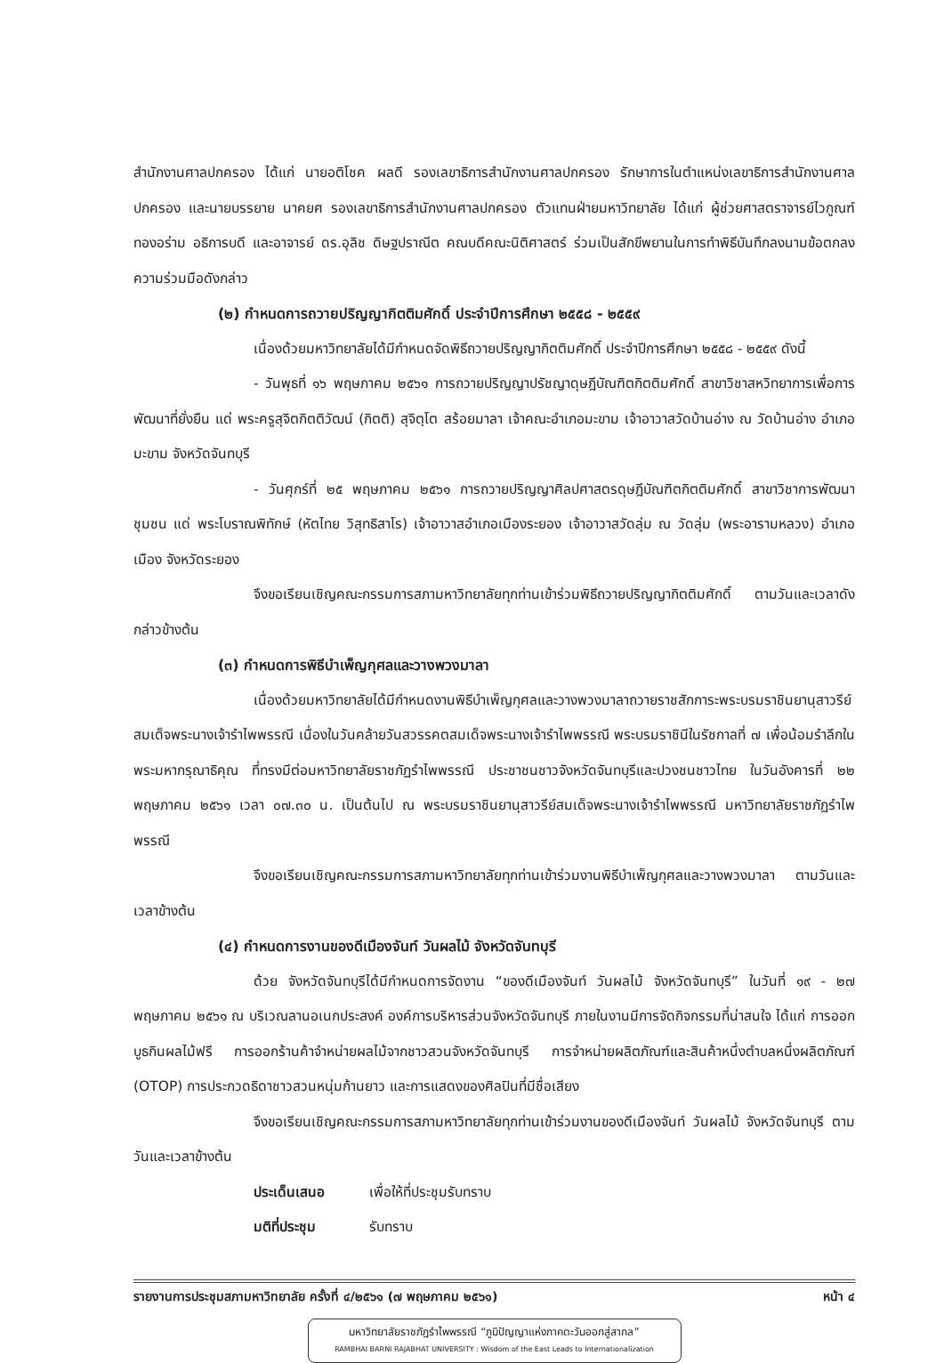สำนักงานศาลปกครอง ได้แก่ นายอติโชค ผลดี รองเลขาธิการสำนักงานศาลปกครอง รักษาการในตำแหน่งเลขาธิการสำนักงานศาลปกครอง และนายบรรยาย นาคยศ รองเลขาธิการสำนักงานศาลปกครอง ตัวแทนฝ่ายมหาวิทยาลัย ได้แก่ ผู้ช่วยศาสตราจารย์ไวกูณฑ์ ทองอร่าม อธิการบดี และอาจารย์ ดร.อุลิช ดิษฐปราณีต คณบดีคณะนิติศาสตร์ ร่วมเป็นสักขีพยานในการทำพิธีบันทึกลงนามข้อตกลงความร่วมมือดังกล่าว
(๒) กำหนดการถวายปริญญากิตติมศักดิ์ ประจำปีการศึกษา ๒๕๕๘ - ๒๕๕๙
เนื่องด้วยมหาวิทยาลัยได้มีกำหนดจัดพิธีถวายปริญญากิตติมศักดิ์ ประจำปีการศึกษา ๒๕๕๘ - ๒๕๕๙ ดังนี้
- วันพุธที่ ๑๖ พฤษภาคม ๒๕๖๑ การถวายปริญญาปรัชญาดุษฎีบัณฑิตกิตติมศักดิ์ สาขาวิชาสหวิทยาการเพื่อการพัฒนาที่ยั่งยืน แด่ พระครูสุจิตกิตติวัฒน์ (กิตติ) สุจิตฺโต สร้อยมาลา เจ้าคณะอำเภอมะขาม เจ้าอาวาสวัดบ้านอ่าง ณ วัดบ้านอ่าง อำเภอมะขาม จังหวัดจันทบุรี
- วันศุกร์ที่ ๒๕ พฤษภาคม ๒๕๖๑ การถวายปริญญาศิลปศาสตรดุษฎีบัณฑิตกิตติมศักดิ์ สาขาวิชาการพัฒนาชุมชน แด่ พระโบราณพิทักษ์ (หัตไทย วิสุทธิสาโร) เจ้าอาวาสอำเภอเมืองระยอง เจ้าอาวาสวัดลุ่ม ณ วัดลุ่ม (พระอารามหลวง) อำเภอเมือง จังหวัดระยอง
จึงขอเรียนเชิญคณะกรรมการสภามหาวิทยาลัยทุกท่านเข้าร่วมพิธีถวายปริญญากิตติมศักดิ์ ตามวันและเวลาดังกล่าวข้างต้น
(๓) กำหนดการพิธีบำเพ็ญกุศลและวางพวงมาลา
เนื่องด้วยมหาวิทยาลัยได้มีกำหนดงานพิธีบำเพ็ญกุศลและวางพวงมาลาถวายราชสักการะพระบรมราชินยานุสาวรีย์สมเด็จพระนางเจ้ารำไพพรรณี เนื่องในวันคล้ายวันสวรรคตสมเด็จพระนางเจ้ารำไพพรรณี พระบรมราชินีในรัชกาลที่ ๗ เพื่อน้อมรำลึกในพระมหากรุณาธิคุณ ที่ทรงมีต่อมหาวิทยาลัยราชภัฏรำไพพรรณี ประชาชนชาวจังหวัดจันทบุรีและปวงชนชาวไทย ในวันอังคารที่ ๒๒ พฤษภาคม ๒๕๖๑ เวลา ๐๗.๓๐ น. เป็นต้นไป ณ พระบรมราชินยานุสาวรีย์สมเด็จพระนางเจ้ารำไพพรรณี มหาวิทยาลัยราชภัฏรำไพพรรณี
จึงขอเรียนเชิญคณะกรรมการสภามหาวิทยาลัยทุกท่านเข้าร่วมงานพิธีบำเพ็ญกุศลและวางพวงมาลา ตามวันและเวลาข้างต้น
(๔) กำหนดการงานของดีเมืองจันท์ วันผลไม้ จังหวัดจันทบุรี
ด้วย จังหวัดจันทบุรีได้มีกำหนดการจัดงาน “ของดีเมืองจันท์ วันผลไม้ จังหวัดจันทบุรี” ในวันที่ ๑๙ - ๒๗ พฤษภาคม ๒๕๖๑ ณ บริเวณลานอเนกประสงค์ องค์การบริหารส่วนจังหวัดจันทบุรี ภายในงานมีการจัดกิจกรรมที่น่าสนใจ ได้แก่ การออกบูธกินผลไม้ฟรี การออกร้านค้าจำหน่ายผลไม้จากชาวสวนจังหวัดจันทบุรี การจำหน่ายผลิตภัณฑ์และสินค้าหนึ่งตำบลหนึ่งผลิตภัณฑ์ (OTOP) การประกวดธิดาชาวสวนหนุ่มก้านยาว และการแสดงของศิลปินที่มีชื่อเสียง
จึงขอเรียนเชิญคณะกรรมการสภามหาวิทยาลัยทุกท่านเข้าร่วมงานของดีเมืองจันท์ วันผลไม้ จังหวัดจันทบุรี ตามวันและเวลาข้างต้น
ประเด็นเสนอ เพื่อให้ที่ประชุมรับทราบ
มติที่ประชุม รับทราบ
รายงานการประชุมสภามหาวิทยาลัย ครั้งที่ ๔/๒๕๖๑ (๗ พฤษภาคม ๒๕๖๑) หน้า ๔
มหาวิทยาลัยราชภัฏรำไพพรรณี “ภูมิปัญญาแห่งภาคตะวันออกสู่สากล”
RAMBHAI BARNI RAJABHAT UNIVERSITY : Wisdom of the East Leads to Internationalization